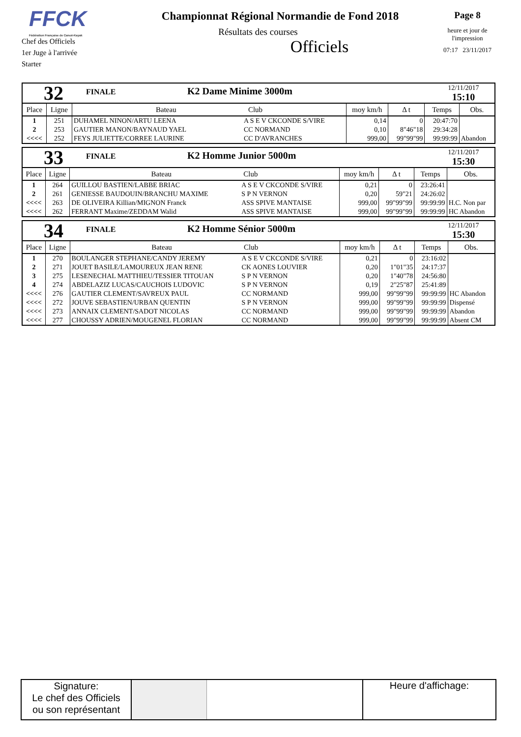FFCK
Fédération Française de Canoë-Kayak
Chef des Officiels
1er Juge à l'arrivée
Starter
Championnat Régional Normandie de Fond 2018
Résultats des courses
Officiels
Page 8
heure et jour de l'impression
07:17 23/11/2017
| 32 | FINALE | K2 Dame Minime 3000m | 12/11/2017 15:10 |
| Place | Ligne | Bateau Club | | moy km/h | Δ t | Temps | Obs. |
| --- | --- | --- | --- | --- | --- | --- | --- |
| 1 | 251 | DUHAMEL NINON/ARTU LEENA | A S E V CKCONDE S/VIRE | 0,14 | 0 | 20:47:70 | |
| 2 | 253 | GAUTIER MANON/BAYNAUD YAEL | CC NORMAND | 0,10 | 8"46"18 | 29:34:28 | |
| <<<< | 252 | FEYS JULIETTE/CORREE LAURINE | CC D'AVRANCHES | 999,00 | 99"99"99 | 99:99:99 | Abandon |
| 33 | FINALE | K2 Homme Junior 5000m | 12/11/2017 15:30 |
| Place | Ligne | Bateau Club | | moy km/h | Δ t | Temps | Obs. |
| --- | --- | --- | --- | --- | --- | --- | --- |
| 1 | 264 | GUILLOU BASTIEN/LABBE BRIAC | A S E V CKCONDE S/VIRE | 0,21 | 0 | 23:26:41 | |
| 2 | 261 | GENIESSE BAUDOUIN/BRANCHU MAXIME | S P N VERNON | 0,20 | 59"21 | 24:26:02 | |
| <<<< | 263 | DE OLIVEIRA Killian/MIGNON Franck | ASS SPIVE MANTAISE | 999,00 | 99"99"99 | 99:99:99 | H.C. Non par |
| <<<< | 262 | FERRANT Maxime/ZEDDAM Walid | ASS SPIVE MANTAISE | 999,00 | 99"99"99 | 99:99:99 | HC Abandon |
| 34 | FINALE | K2 Homme Sénior 5000m | 12/11/2017 15:30 |
| Place | Ligne | Bateau Club | | moy km/h | Δ t | Temps | Obs. |
| --- | --- | --- | --- | --- | --- | --- | --- |
| 1 | 270 | BOULANGER STEPHANE/CANDY JEREMY | A S E V CKCONDE S/VIRE | 0,21 | 0 | 23:16:02 | |
| 2 | 271 | JOUET BASILE/LAMOUREUX JEAN RENE | CK AONES LOUVIER | 0,20 | 1"01"35 | 24:17:37 | |
| 3 | 275 | LESENECHAL MATTHIEU/TESSIER TITOUAN | S P N VERNON | 0,20 | 1"40"78 | 24:56:80 | |
| 4 | 274 | ABDELAZIZ LUCAS/CAUCHOIS LUDOVIC | S P N VERNON | 0,19 | 2"25"87 | 25:41:89 | |
| <<<< | 276 | GAUTIER CLEMENT/SAVREUX PAUL | CC NORMAND | 999,00 | 99"99"99 | 99:99:99 | HC Abandon |
| <<<< | 272 | JOUVE SEBASTIEN/URBAN QUENTIN | S P N VERNON | 999,00 | 99"99"99 | 99:99:99 | Dispensé |
| <<<< | 273 | ANNAIX CLEMENT/SADOT NICOLAS | CC NORMAND | 999,00 | 99"99"99 | 99:99:99 | Abandon |
| <<<< | 277 | CHOUSSY ADRIEN/MOUGENEL FLORIAN | CC NORMAND | 999,00 | 99"99"99 | 99:99:99 | Absent CM |
Signature:
Le chef des Officiels
ou son représentant
Heure d'affichage: